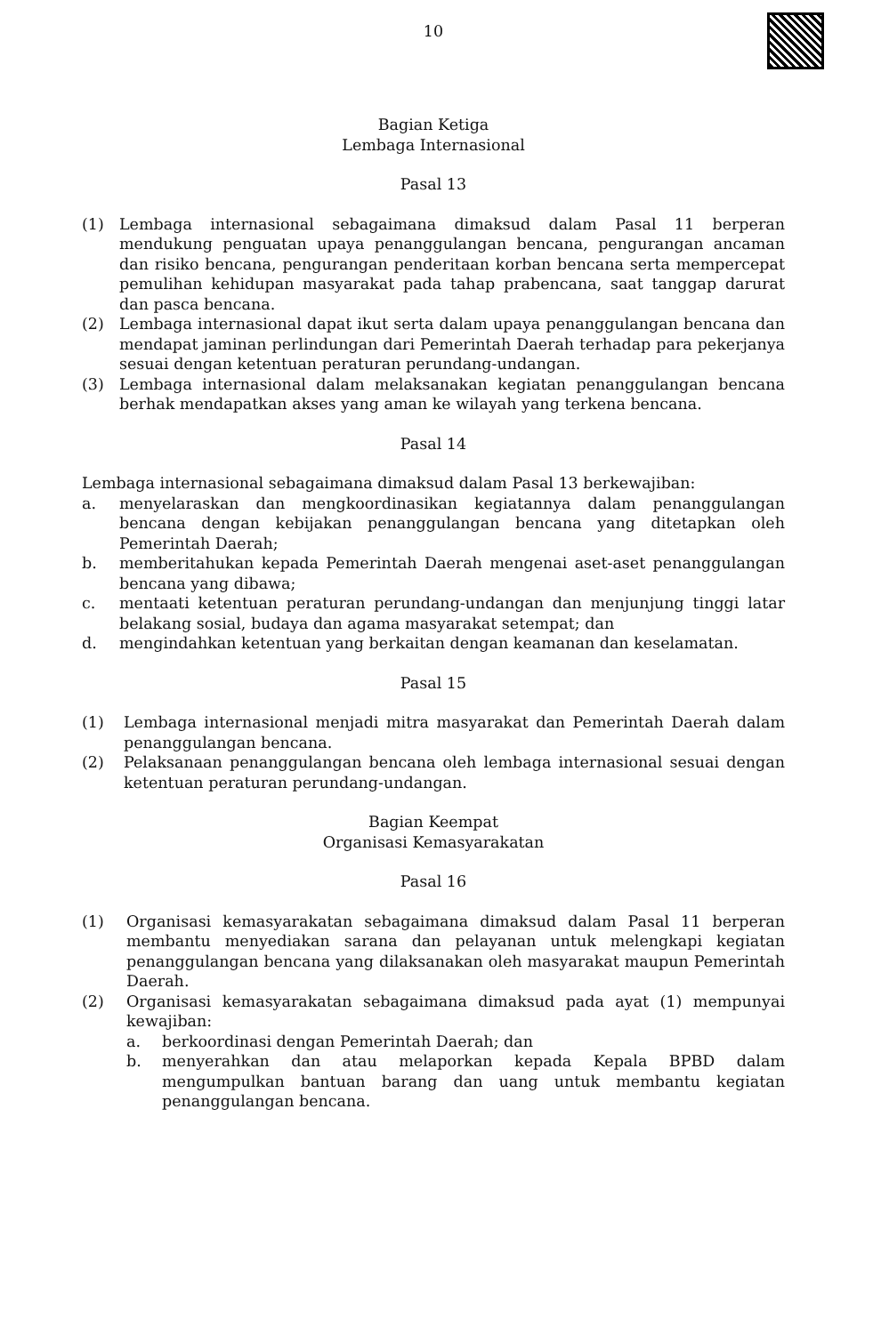10
Bagian Ketiga
Lembaga Internasional
Pasal 13
(1) Lembaga internasional sebagaimana dimaksud dalam Pasal 11 berperan mendukung penguatan upaya penanggulangan bencana, pengurangan ancaman dan risiko bencana, pengurangan penderitaan korban bencana serta mempercepat pemulihan kehidupan masyarakat pada tahap prabencana, saat tanggap darurat dan pasca bencana.
(2) Lembaga internasional dapat ikut serta dalam upaya penanggulangan bencana dan mendapat jaminan perlindungan dari Pemerintah Daerah terhadap para pekerjanya sesuai dengan ketentuan peraturan perundang-undangan.
(3) Lembaga internasional dalam melaksanakan kegiatan penanggulangan bencana berhak mendapatkan akses yang aman ke wilayah yang terkena bencana.
Pasal 14
Lembaga internasional sebagaimana dimaksud dalam Pasal 13 berkewajiban:
a. menyelaraskan dan mengkoordinasikan kegiatannya dalam penanggulangan bencana dengan kebijakan penanggulangan bencana yang ditetapkan oleh Pemerintah Daerah;
b. memberitahukan kepada Pemerintah Daerah mengenai aset-aset penanggulangan bencana yang dibawa;
c. mentaati ketentuan peraturan perundang-undangan dan menjunjung tinggi latar belakang sosial, budaya dan agama masyarakat setempat; dan
d. mengindahkan ketentuan yang berkaitan dengan keamanan dan keselamatan.
Pasal 15
(1) Lembaga internasional menjadi mitra masyarakat dan Pemerintah Daerah dalam penanggulangan bencana.
(2) Pelaksanaan penanggulangan bencana oleh lembaga internasional sesuai dengan ketentuan peraturan perundang-undangan.
Bagian Keempat
Organisasi Kemasyarakatan
Pasal 16
(1) Organisasi kemasyarakatan sebagaimana dimaksud dalam Pasal 11 berperan membantu menyediakan sarana dan pelayanan untuk melengkapi kegiatan penanggulangan bencana yang dilaksanakan oleh masyarakat maupun Pemerintah Daerah.
(2) Organisasi kemasyarakatan sebagaimana dimaksud pada ayat (1) mempunyai kewajiban:
a. berkoordinasi dengan Pemerintah Daerah; dan
b. menyerahkan dan atau melaporkan kepada Kepala BPBD dalam mengumpulkan bantuan barang dan uang untuk membantu kegiatan penanggulangan bencana.